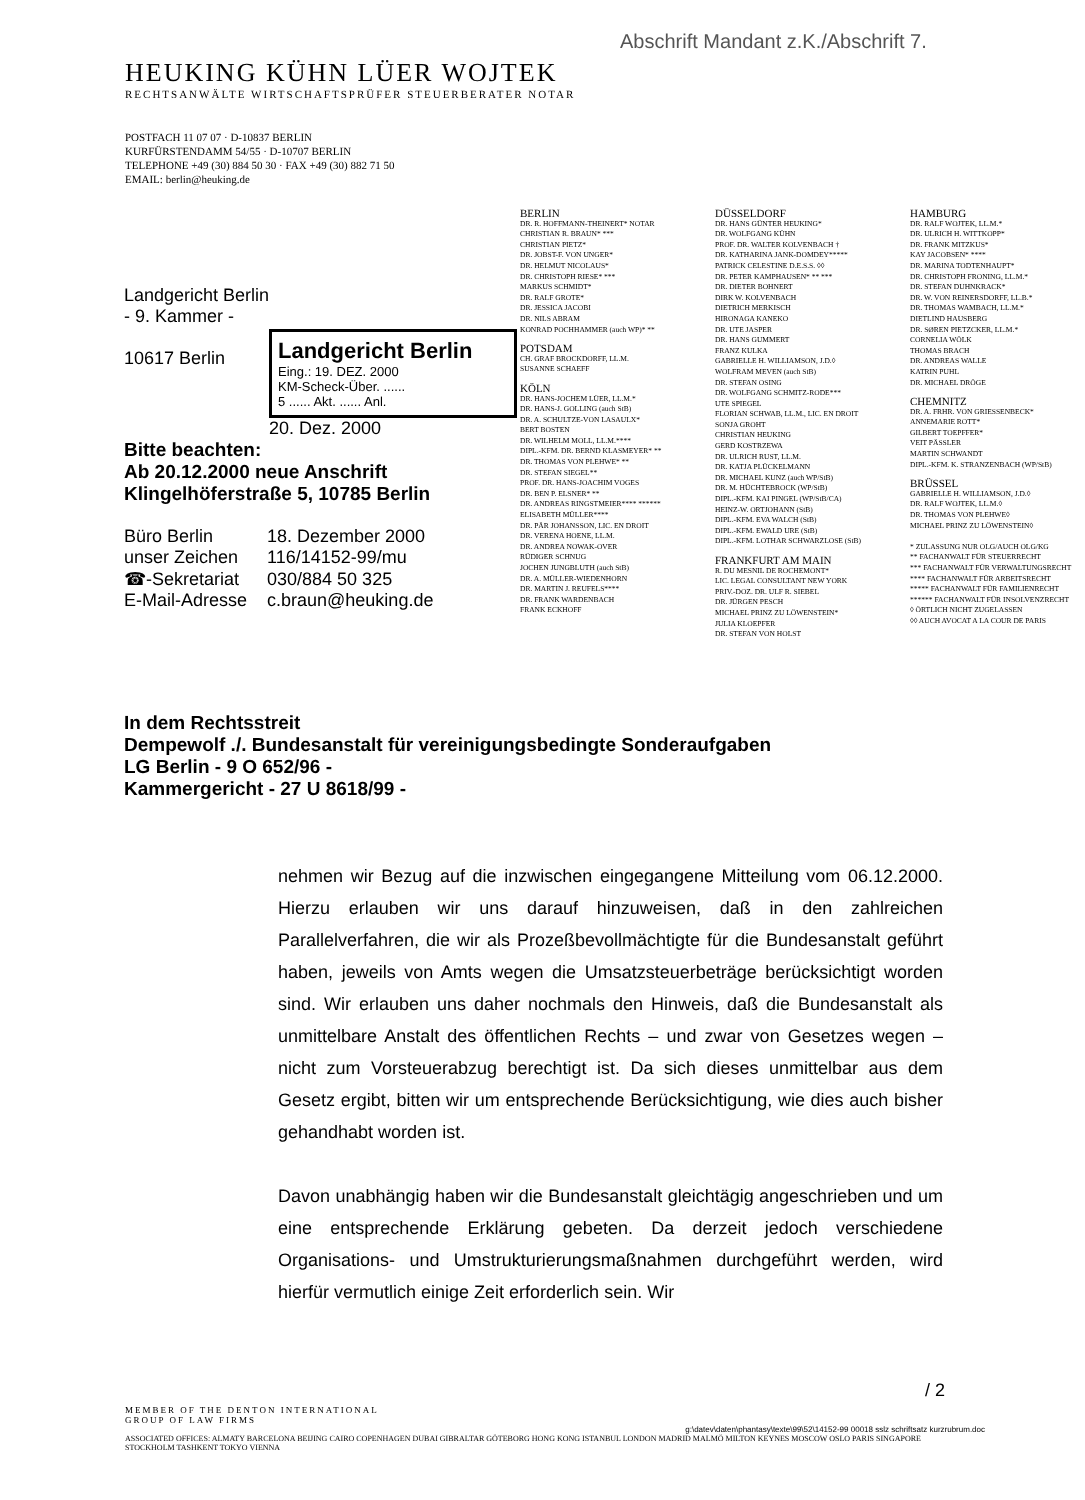Abschrift Mandant z.K./Abschrift 7.
HEUKING KÜHN LÜER WOJTEK
RECHTSANWÄLTE WIRTSCHAFTSPRÜFER STEUERBERATER NOTAR
POSTFACH 11 07 07 · D-10837 BERLIN
KURFÜRSTENDAMM 54/55 · D-10707 BERLIN
TELEPHONE +49 (30) 884 50 30 · FAX +49 (30) 882 71 50
EMAIL: berlin@heuking.de
Landgericht Berlin
- 9. Kammer -
10617 Berlin
Landgericht Berlin
Eing.: 19. DEZ. 2000
KM-Scheck-Über. ......
5 ...... Akt. ...... Anl.
20. Dez. 2000
Bitte beachten:
Ab 20.12.2000 neue Anschrift
Klingelhöferstraße 5, 10785 Berlin
| Büro Berlin | 18. Dezember 2000 |
| unser Zeichen | 116/14152-99/mu |
| ☎-Sekretariat | 030/884 50 325 |
| E-Mail-Adresse | c.braun@heuking.de |
BERLIN
DR. R. HOFFMANN-THEINERT* NOTAR
CHRISTIAN R. BRAUN* ***
CHRISTIAN PIETZ*
DR. JOBST-F. VON UNGER*
DR. HELMUT NICOLAUS*
DR. CHRISTOPH RIESE* ***
MARKUS SCHMIDT*
DR. RALF GROTE*
DR. JESSICA JACOBI
DR. NILS ABRAM
KONRAD POCHHAMMER (auch WP)* **
POTSDAM
CH. GRAF BROCKDORFF, LL.M.
SUSANNE SCHAEFF
KÖLN
DR. HANS-JOCHEM LÜER, LL.M.*
DR. HANS-J. GOLLING (auch StB)
DR. A. SCHULTZE-VON LASAULX*
BERT BOSTEN
DR. WILHELM MOLL, LL.M.****
DIPL.-KFM. DR. BERND KLASMEYER* **
DR. THOMAS VON PLEHWE* **
DR. STEFAN SIEGEL**
PROF. DR. HANS-JOACHIM VOGES
DR. BEN P. ELSNER* **
DR. ANDREAS RINGSTMEIER**** ******
ELISABETH MÜLLER****
DR. PÄR JOHANSSON, LIC. EN DROIT
DR. VERENA HOENE, LL.M.
DR. ANDREA NOWAK-OVER
RÜDIGER SCHNUG
JOCHEN JUNGBLUTH (auch StB)
DR. A. MÜLLER-WIEDENHORN
DR. MARTIN J. REUFELS****
DR. FRANK WARDENBACH
FRANK ECKHOFF
DÜSSELDORF
DR. HANS GÜNTER HEUKING*
DR. WOLFGANG KÜHN
PROF. DR. WALTER KOLVENBACH †
DR. KATHARINA JANK-DOMDEY*****
PATRICK CELESTINE D.E.S.S. ◊◊
DR. PETER KAMPHAUSEN* ** ***
DR. DIETER BOHNERT
DIRK W. KOLVENBACH
DIETRICH MERKISCH
HIRONAGA KANEKO
DR. UTE JASPER
DR. HANS GUMMERT
FRANZ KULKA
GABRIELLE H. WILLIAMSON, J.D.◊
WOLFRAM MEVEN (auch StB)
DR. STEFAN OSING
DR. WOLFGANG SCHMITZ-RODE***
UTE SPIEGEL
FLORIAN SCHWAB, LL.M., LIC. EN DROIT
SONJA GROHT
CHRISTIAN HEUKING
GERD KOSTRZEWA
DR. ULRICH RUST, LL.M.
DR. KATJA PLÜCKELMANN
DR. MICHAEL KUNZ (auch WP/StB)
DR. M. HÜCHTEBROCK (WP/StB)
DIPL.-KFM. KAI PINGEL (WP/StB/CA)
HEINZ-W. ORTJOHANN (StB)
DIPL.-KFM. EVA WALCH (StB)
DIPL.-KFM. EWALD URE (StB)
DIPL.-KFM. LOTHAR SCHWARZLOSE (StB)
FRANKFURT AM MAIN
R. DU MESNIL DE ROCHEMONT*
LIC. LEGAL CONSULTANT NEW YORK
PRIV.-DOZ. DR. ULF R. SIEBEL
DR. JÜRGEN PESCH
MICHAEL PRINZ ZU LÖWENSTEIN*
JULIA KLOEPFER
DR. STEFAN VON HOLST
HAMBURG
DR. RALF WOJTEK, LL.M.*
DR. ULRICH H. WITTKOPP*
DR. FRANK MITZKUS*
KAY JACOBSEN* ****
DR. MARINA TODTENHAUPT*
DR. CHRISTOPH FRONING, LL.M.*
DR. STEFAN DUHNKRACK*
DR. W. VON REINERSDORFF, LL.B.*
DR. THOMAS WAMBACH, LL.M.*
DIETLIND HAUSBERG
DR. SØREN PIETZCKER, LL.M.*
CORNELIA WÖLK
THOMAS BRACH
DR. ANDREAS WALLE
KATRIN PUHL
DR. MICHAEL DRÖGE
CHEMNITZ
DR. A. FRHR. VON GRIESSENBECK*
ANNEMARIE ROTT*
GILBERT TOEPFFER*
VEIT PÄSSLER
MARTIN SCHWANDT
DIPL.-KFM. K. STRANZENBACH (WP/StB)
BRÜSSEL
GABRIELLE H. WILLIAMSON, J.D.◊
DR. RALF WOJTEK, LL.M.◊
DR. THOMAS VON PLEHWE◊
MICHAEL PRINZ ZU LÖWENSTEIN◊
* ZULASSUNG NUR OLG/AUCH OLG/KG
** FACHANWALT FÜR STEUERRECHT
*** FACHANWALT FÜR VERWALTUNGSRECHT
**** FACHANWALT FÜR ARBEITSRECHT
***** FACHANWALT FÜR FAMILIENRECHT
****** FACHANWALT FÜR INSOLVENZRECHT
◊ ÖRTLICH NICHT ZUGELASSEN
◊◊ AUCH AVOCAT A LA COUR DE PARIS
In dem Rechtsstreit
Dempewolf ./. Bundesanstalt für vereinigungsbedingte Sonderaufgaben
LG Berlin - 9 O 652/96 -
Kammergericht - 27 U 8618/99 -
nehmen wir Bezug auf die inzwischen eingegangene Mitteilung vom 06.12.2000. Hierzu erlauben wir uns darauf hinzuweisen, daß in den zahlreichen Parallelverfahren, die wir als Prozeßbevollmächtigte für die Bundesanstalt geführt haben, jeweils von Amts wegen die Umsatzsteuerbeträge berücksichtigt worden sind. Wir erlauben uns daher nochmals den Hinweis, daß die Bundesanstalt als unmittelbare Anstalt des öffentlichen Rechts – und zwar von Gesetzes wegen – nicht zum Vorsteuerabzug berechtigt ist. Da sich dieses unmittelbar aus dem Gesetz ergibt, bitten wir um entsprechende Berücksichtigung, wie dies auch bisher gehandhabt worden ist.
Davon unabhängig haben wir die Bundesanstalt gleichtägig angeschrieben und um eine entsprechende Erklärung gebeten. Da derzeit jedoch verschiedene Organisations- und Umstrukturierungsmaßnahmen durchgeführt werden, wird hierfür vermutlich einige Zeit erforderlich sein. Wir
/ 2
MEMBER OF THE DENTON INTERNATIONAL
GROUP OF LAW FIRMS
g:\datev\daten\phantasy\texte\99\52\14152-99 00018 sslz schriftsatz kurzrubrum.doc
ASSOCIATED OFFICES: ALMATY BARCELONA BEIJING CAIRO COPENHAGEN DUBAI GIBRALTAR GÖTEBORG HONG KONG ISTANBUL LONDON MADRID MALMÖ MILTON KEYNES MOSCOW OSLO PARIS SINGAPORE
STOCKHOLM TASHKENT TOKYO VIENNA